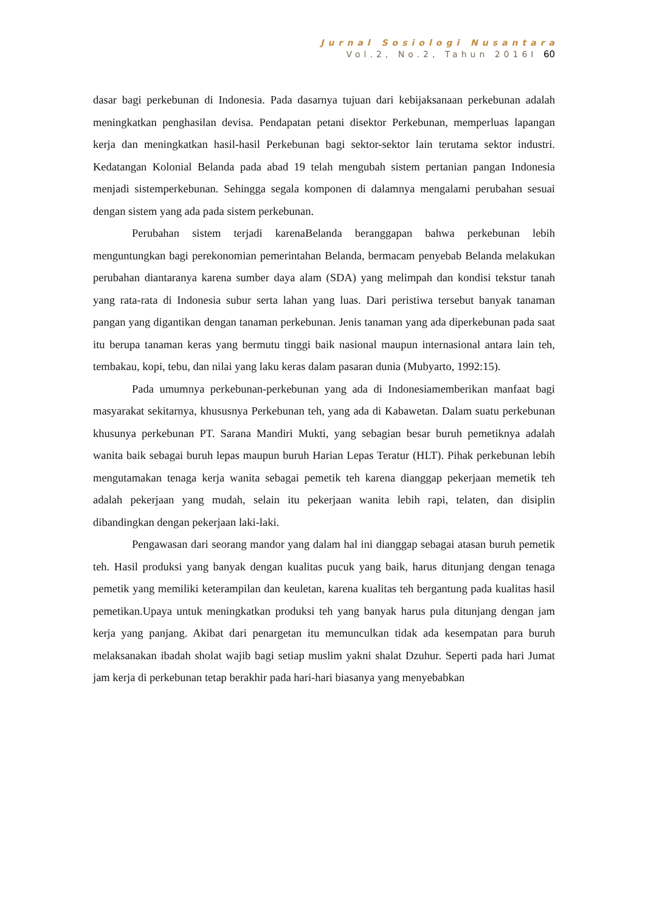Jurnal Sosiologi Nusantara
Vol.2, No.2, Tahun 2016I 60
dasar bagi perkebunan di Indonesia. Pada dasarnya tujuan dari kebijaksanaan perkebunan adalah meningkatkan penghasilan devisa. Pendapatan petani disektor Perkebunan, memperluas lapangan kerja dan meningkatkan hasil-hasil Perkebunan bagi sektor-sektor lain terutama sektor industri. Kedatangan Kolonial Belanda pada abad 19 telah mengubah sistem pertanian pangan Indonesia menjadi sistemperkebunan. Sehingga segala komponen di dalamnya mengalami perubahan sesuai dengan sistem yang ada pada sistem perkebunan.
Perubahan sistem terjadi karenaBelanda beranggapan bahwa perkebunan lebih menguntungkan bagi perekonomian pemerintahan Belanda, bermacam penyebab Belanda melakukan perubahan diantaranya karena sumber daya alam (SDA) yang melimpah dan kondisi tekstur tanah yang rata-rata di Indonesia subur serta lahan yang luas. Dari peristiwa tersebut banyak tanaman pangan yang digantikan dengan tanaman perkebunan. Jenis tanaman yang ada diperkebunan pada saat itu berupa tanaman keras yang bermutu tinggi baik nasional maupun internasional antara lain teh, tembakau, kopi, tebu, dan nilai yang laku keras dalam pasaran dunia (Mubyarto, 1992:15).
Pada umumnya perkebunan-perkebunan yang ada di Indonesiamemberikan manfaat bagi masyarakat sekitarnya, khususnya Perkebunan teh, yang ada di Kabawetan. Dalam suatu perkebunan khusunya perkebunan PT. Sarana Mandiri Mukti, yang sebagian besar buruh pemetiknya adalah wanita baik sebagai buruh lepas maupun buruh Harian Lepas Teratur (HLT). Pihak perkebunan lebih mengutamakan tenaga kerja wanita sebagai pemetik teh karena dianggap pekerjaan memetik teh adalah pekerjaan yang mudah, selain itu pekerjaan wanita lebih rapi, telaten, dan disiplin dibandingkan dengan pekerjaan laki-laki.
Pengawasan dari seorang mandor yang dalam hal ini dianggap sebagai atasan buruh pemetik teh. Hasil produksi yang banyak dengan kualitas pucuk yang baik, harus ditunjang dengan tenaga pemetik yang memiliki keterampilan dan keuletan, karena kualitas teh bergantung pada kualitas hasil pemetikan.Upaya untuk meningkatkan produksi teh yang banyak harus pula ditunjang dengan jam kerja yang panjang. Akibat dari penargetan itu memunculkan tidak ada kesempatan para buruh melaksanakan ibadah sholat wajib bagi setiap muslim yakni shalat Dzuhur. Seperti pada hari Jumat jam kerja di perkebunan tetap berakhir pada hari-hari biasanya yang menyebabkan